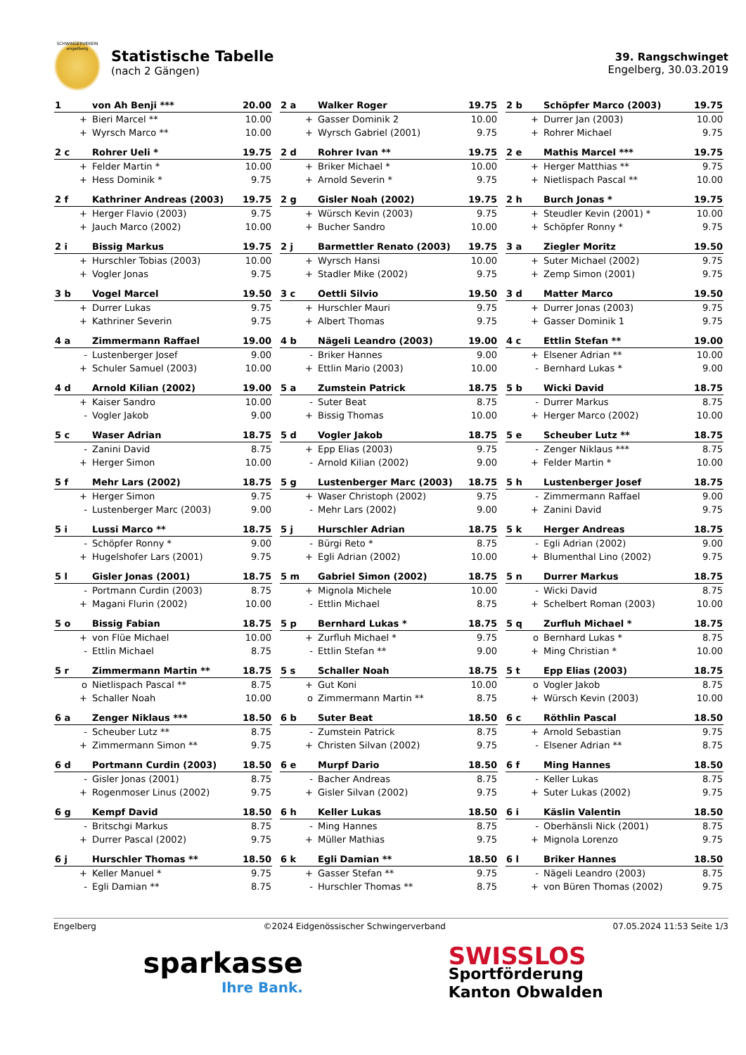SCHWINGERVEREIN engelberg
Statistische Tabelle
(nach 2 Gängen)
39. Rangschwinget
Engelberg, 30.03.2019
| 1 | von Ah Benji *** | 20.00 |
| + | Bieri Marcel ** | 10.00 |
| + | Wyrsch Marco ** | 10.00 |
| 2 a | Walker Roger | 19.75 |
| + | Gasser Dominik 2 | 10.00 |
| + | Wyrsch Gabriel (2001) | 9.75 |
| 2 b | Schöpfer Marco (2003) | 19.75 |
| + | Durrer Jan (2003) | 10.00 |
| + | Rohrer Michael | 9.75 |
| 2 c | Rohrer Ueli * | 19.75 |
| + | Felder Martin * | 10.00 |
| + | Hess Dominik * | 9.75 |
| 2 d | Rohrer Ivan ** | 19.75 |
| + | Briker Michael * | 10.00 |
| + | Arnold Severin * | 9.75 |
| 2 e | Mathis Marcel *** | 19.75 |
| + | Herger Matthias ** | 9.75 |
| + | Nietlispach Pascal ** | 10.00 |
| 2 f | Kathriner Andreas (2003) | 19.75 |
| + | Herger Flavio (2003) | 9.75 |
| + | Jauch Marco (2002) | 10.00 |
| 2 g | Gisler Noah (2002) | 19.75 |
| + | Würsch Kevin (2003) | 9.75 |
| + | Bucher Sandro | 10.00 |
| 2 h | Burch Jonas * | 19.75 |
| + | Steudler Kevin (2001) * | 10.00 |
| + | Schöpfer Ronny * | 9.75 |
| 2 i | Bissig Markus | 19.75 |
| + | Hurschler Tobias (2003) | 10.00 |
| + | Vogler Jonas | 9.75 |
| 2 j | Barmettler Renato (2003) | 19.75 |
| + | Wyrsch Hansi | 10.00 |
| + | Stadler Mike (2002) | 9.75 |
| 3 a | Ziegler Moritz | 19.50 |
| + | Suter Michael (2002) | 9.75 |
| + | Zemp Simon (2001) | 9.75 |
| 3 b | Vogel Marcel | 19.50 |
| + | Durrer Lukas | 9.75 |
| + | Kathriner Severin | 9.75 |
| 3 c | Oettli Silvio | 19.50 |
| + | Hurschler Mauri | 9.75 |
| + | Albert Thomas | 9.75 |
| 3 d | Matter Marco | 19.50 |
| + | Durrer Jonas (2003) | 9.75 |
| + | Gasser Dominik 1 | 9.75 |
| 4 a | Zimmermann Raffael | 19.00 |
| - | Lustenberger Josef | 9.00 |
| + | Schuler Samuel (2003) | 10.00 |
| 4 b | Nägeli Leandro (2003) | 19.00 |
| - | Briker Hannes | 9.00 |
| + | Ettlin Mario (2003) | 10.00 |
| 4 c | Ettlin Stefan ** | 19.00 |
| + | Elsener Adrian ** | 10.00 |
| - | Bernhard Lukas * | 9.00 |
| 4 d | Arnold Kilian (2002) | 19.00 |
| + | Kaiser Sandro | 10.00 |
| - | Vogler Jakob | 9.00 |
| 5 a | Zumstein Patrick | 18.75 |
| - | Suter Beat | 8.75 |
| + | Bissig Thomas | 10.00 |
| 5 b | Wicki David | 18.75 |
| - | Durrer Markus | 8.75 |
| + | Herger Marco (2002) | 10.00 |
| 5 c | Waser Adrian | 18.75 |
| - | Zanini David | 8.75 |
| + | Herger Simon | 10.00 |
| 5 d | Vogler Jakob | 18.75 |
| + | Epp Elias (2003) | 9.75 |
| - | Arnold Kilian (2002) | 9.00 |
| 5 e | Scheuber Lutz ** | 18.75 |
| - | Zenger Niklaus *** | 8.75 |
| + | Felder Martin * | 10.00 |
| 5 f | Mehr Lars (2002) | 18.75 |
| + | Herger Simon | 9.75 |
| - | Lustenberger Marc (2003) | 9.00 |
| 5 g | Lustenberger Marc (2003) | 18.75 |
| + | Waser Christoph (2002) | 9.75 |
| - | Mehr Lars (2002) | 9.00 |
| 5 h | Lustenberger Josef | 18.75 |
| - | Zimmermann Raffael | 9.00 |
| + | Zanini David | 9.75 |
| 5 i | Lussi Marco ** | 18.75 |
| - | Schöpfer Ronny * | 9.00 |
| + | Hugelshofer Lars (2001) | 9.75 |
| 5 j | Hurschler Adrian | 18.75 |
| - | Bürgi Reto * | 8.75 |
| + | Egli Adrian (2002) | 10.00 |
| 5 k | Herger Andreas | 18.75 |
| - | Egli Adrian (2002) | 9.00 |
| + | Blumenthal Lino (2002) | 9.75 |
| 5 l | Gisler Jonas (2001) | 18.75 |
| - | Portmann Curdin (2003) | 8.75 |
| + | Magani Flurin (2002) | 10.00 |
| 5 m | Gabriel Simon (2002) | 18.75 |
| + | Mignola Michele | 10.00 |
| - | Ettlin Michael | 8.75 |
| 5 n | Durrer Markus | 18.75 |
| - | Wicki David | 8.75 |
| + | Schelbert Roman (2003) | 10.00 |
| 5 o | Bissig Fabian | 18.75 |
| + | von Flüe Michael | 10.00 |
| - | Ettlin Michael | 8.75 |
| 5 p | Bernhard Lukas * | 18.75 |
| + | Zurfluh Michael * | 9.75 |
| - | Ettlin Stefan ** | 9.00 |
| 5 q | Zurfluh Michael * | 18.75 |
| o | Bernhard Lukas * | 8.75 |
| + | Ming Christian * | 10.00 |
| 5 r | Zimmermann Martin ** | 18.75 |
| o | Nietlispach Pascal ** | 8.75 |
| + | Schaller Noah | 10.00 |
| 5 s | Schaller Noah | 18.75 |
| + | Gut Koni | 10.00 |
| o | Zimmermann Martin ** | 8.75 |
| 5 t | Epp Elias (2003) | 18.75 |
| o | Vogler Jakob | 8.75 |
| + | Würsch Kevin (2003) | 10.00 |
| 6 a | Zenger Niklaus *** | 18.50 |
| - | Scheuber Lutz ** | 8.75 |
| + | Zimmermann Simon ** | 9.75 |
| 6 b | Suter Beat | 18.50 |
| - | Zumstein Patrick | 8.75 |
| + | Christen Silvan (2002) | 9.75 |
| 6 c | Röthlin Pascal | 18.50 |
| + | Arnold Sebastian | 9.75 |
| - | Elsener Adrian ** | 8.75 |
| 6 d | Portmann Curdin (2003) | 18.50 |
| - | Gisler Jonas (2001) | 8.75 |
| + | Rogenmoser Linus (2002) | 9.75 |
| 6 e | Murpf Dario | 18.50 |
| - | Bacher Andreas | 8.75 |
| + | Gisler Silvan (2002) | 9.75 |
| 6 f | Ming Hannes | 18.50 |
| - | Keller Lukas | 8.75 |
| + | Suter Lukas (2002) | 9.75 |
| 6 g | Kempf David | 18.50 |
| - | Britschgi Markus | 8.75 |
| + | Durrer Pascal (2002) | 9.75 |
| 6 h | Keller Lukas | 18.50 |
| - | Ming Hannes | 8.75 |
| + | Müller Mathias | 9.75 |
| 6 i | Käslin Valentin | 18.50 |
| - | Oberhänsli Nick (2001) | 8.75 |
| + | Mignola Lorenzo | 9.75 |
| 6 j | Hurschler Thomas ** | 18.50 |
| + | Keller Manuel * | 9.75 |
| - | Egli Damian ** | 8.75 |
| 6 k | Egli Damian ** | 18.50 |
| + | Gasser Stefan ** | 9.75 |
| - | Hurschler Thomas ** | 8.75 |
| 6 l | Briker Hannes | 18.50 |
| - | Nägeli Leandro (2003) | 8.75 |
| + | von Büren Thomas (2002) | 9.75 |
Engelberg ©2024 Eidgenössischer Schwingerverband 07.05.2024 11:53 Seite 1/3
sparkasse
Ihre Bank.
SWISSLOS
Sportförderung
Kanton Obwalden